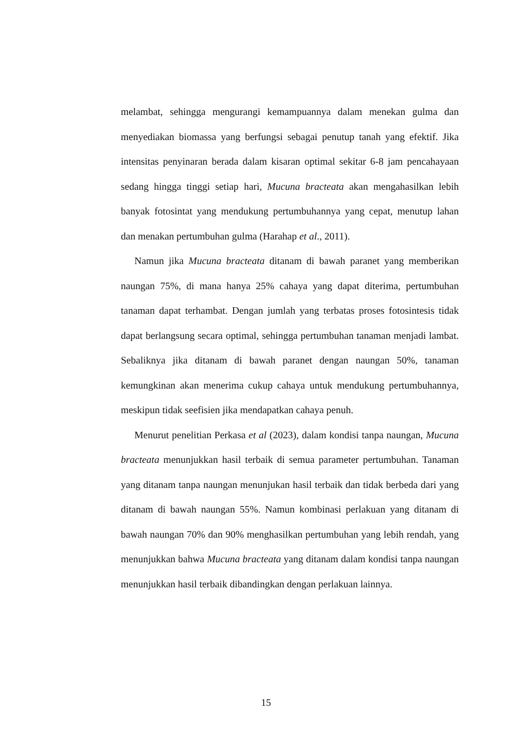melambat, sehingga mengurangi kemampuannya dalam menekan gulma dan menyediakan biomassa yang berfungsi sebagai penutup tanah yang efektif. Jika intensitas penyinaran berada dalam kisaran optimal sekitar 6-8 jam pencahayaan sedang hingga tinggi setiap hari, Mucuna bracteata akan mengahasilkan lebih banyak fotosintat yang mendukung pertumbuhannya yang cepat, menutup lahan dan menakan pertumbuhan gulma (Harahap et al., 2011).
Namun jika Mucuna bracteata ditanam di bawah paranet yang memberikan naungan 75%, di mana hanya 25% cahaya yang dapat diterima, pertumbuhan tanaman dapat terhambat. Dengan jumlah yang terbatas proses fotosintesis tidak dapat berlangsung secara optimal, sehingga pertumbuhan tanaman menjadi lambat. Sebaliknya jika ditanam di bawah paranet dengan naungan 50%, tanaman kemungkinan akan menerima cukup cahaya untuk mendukung pertumbuhannya, meskipun tidak seefisien jika mendapatkan cahaya penuh.
Menurut penelitian Perkasa et al (2023), dalam kondisi tanpa naungan, Mucuna bracteata menunjukkan hasil terbaik di semua parameter pertumbuhan. Tanaman yang ditanam tanpa naungan menunjukan hasil terbaik dan tidak berbeda dari yang ditanam di bawah naungan 55%. Namun kombinasi perlakuan yang ditanam di bawah naungan 70% dan 90% menghasilkan pertumbuhan yang lebih rendah, yang menunjukkan bahwa Mucuna bracteata yang ditanam dalam kondisi tanpa naungan menunjukkan hasil terbaik dibandingkan dengan perlakuan lainnya.
15